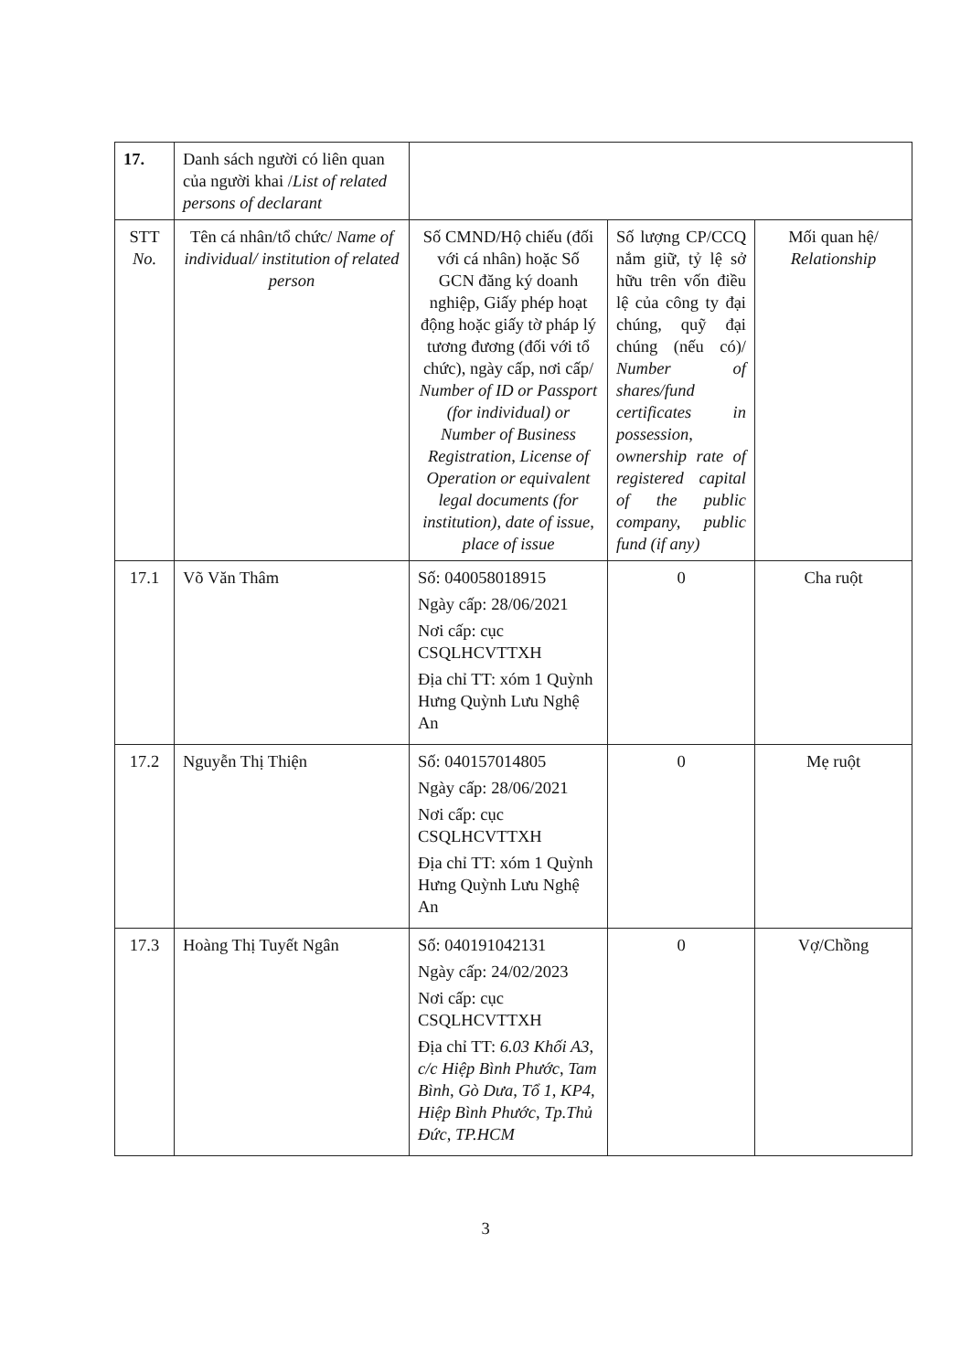| 17. | Danh sách người có liên quan của người khai / List of related persons of declarant | | | |
| STT No. | Tên cá nhân/tổ chức/ Name of individual/ institution of related person | Số CMND/Hộ chiếu (đối với cá nhân) hoặc Số GCN đăng ký doanh nghiệp, Giấy phép hoạt động hoặc giấy tờ pháp lý tương đương (đối với tổ chức), ngày cấp, nơi cấp/ Number of ID or Passport (for individual) or Number of Business Registration, License of Operation or equivalent legal documents (for institution), date of issue, place of issue | Số lượng CP/CCQ nắm giữ, tỷ lệ sở hữu trên vốn điều lệ của công ty đại chúng, quỹ đại chúng (nếu có)/ Number of shares/fund certificates in possession, ownership rate of registered capital of the public company, public fund (if any) | Mối quan hệ/ Relationship |
| 17.1 | Võ Văn Thâm | Số: 040058018915 Ngày cấp: 28/06/2021 Nơi cấp: cục CSQLHCVTTXH Địa chỉ TT: xóm 1 Quỳnh Hưng Quỳnh Lưu Nghệ An | 0 | Cha ruột |
| 17.2 | Nguyễn Thị Thiện | Số: 040157014805 Ngày cấp: 28/06/2021 Nơi cấp: cục CSQLHCVTTXH Địa chỉ TT: xóm 1 Quỳnh Hưng Quỳnh Lưu Nghệ An | 0 | Mẹ ruột |
| 17.3 | Hoàng Thị Tuyết Ngân | Số: 040191042131 Ngày cấp: 24/02/2023 Nơi cấp: cục CSQLHCVTTXH Địa chỉ TT: 6.03 Khối A3, c/c Hiệp Bình Phước, Tam Bình, Gò Dưa, Tổ 1, KP4, Hiệp Bình Phước, Tp.Thủ Đức, TP.HCM | 0 | Vợ/Chồng |
3